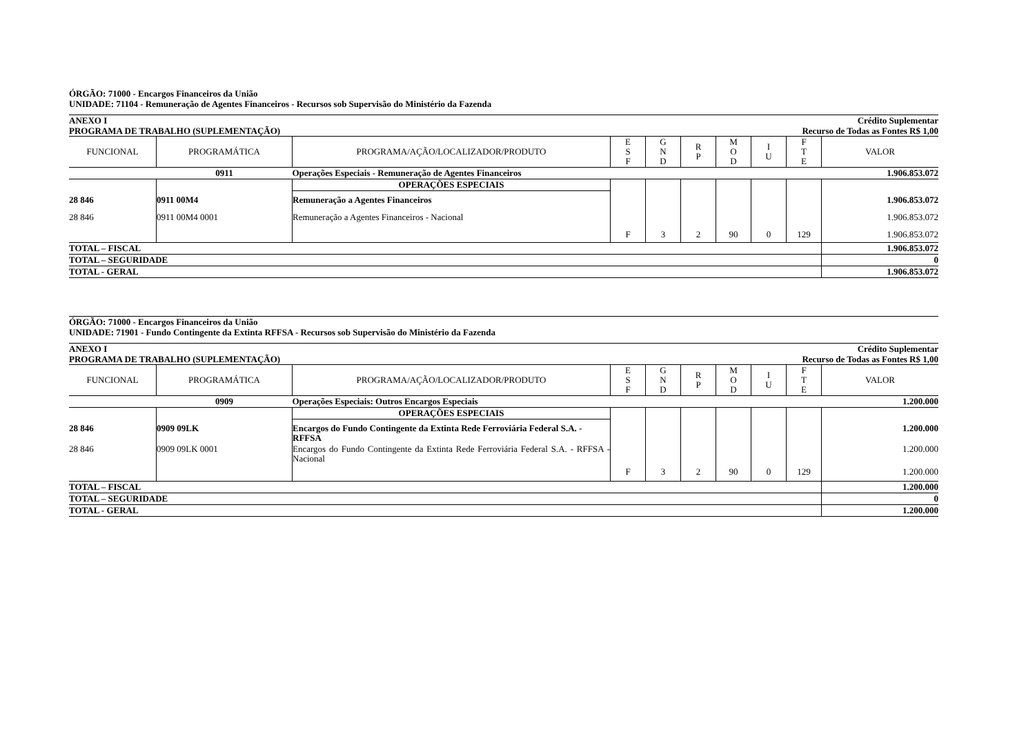ÓRGÃO: 71000 - Encargos Financeiros da União
UNIDADE: 71104 - Remuneração de Agentes Financeiros - Recursos sob Supervisão do Ministério da Fazenda
ANEXO I
PROGRAMA DE TRABALHO (SUPLEMENTAÇÃO) Crédito Suplementar
Recurso de Todas as Fontes R$ 1,00
| FUNCIONAL | PROGRAMÁTICA | PROGRAMA/AÇÃO/LOCALIZADOR/PRODUTO | E S F | G N D | R P | M O D | I U | F T E | VALOR |
| | 0911 | Operações Especiais - Remuneração de Agentes Financeiros | | | | | | | 1.906.853.072 |
| | | OPERAÇÕES ESPECIAIS | | | | | | | |
| 28 846 | 0911 00M4 | Remuneração a Agentes Financeiros | | | | | | | 1.906.853.072 |
| 28 846 | 0911 00M4 0001 | Remuneração a Agentes Financeiros - Nacional | | | | | | | 1.906.853.072 |
| | | | F | 3 | 2 | 90 | 0 | 129 | 1.906.853.072 |
| TOTAL – FISCAL | | | | | | | | | 1.906.853.072 |
| TOTAL – SEGURIDADE | | | | | | | | | 0 |
| TOTAL - GERAL | | | | | | | | | 1.906.853.072 |
ÓRGÃO: 71000 - Encargos Financeiros da União
UNIDADE: 71901 - Fundo Contingente da Extinta RFFSA - Recursos sob Supervisão do Ministério da Fazenda
ANEXO I
PROGRAMA DE TRABALHO (SUPLEMENTAÇÃO) Crédito Suplementar
Recurso de Todas as Fontes R$ 1,00
| FUNCIONAL | PROGRAMÁTICA | PROGRAMA/AÇÃO/LOCALIZADOR/PRODUTO | E S F | G N D | R P | M O D | I U | F T E | VALOR |
| | 0909 | Operações Especiais: Outros Encargos Especiais | | | | | | | 1.200.000 |
| | | OPERAÇÕES ESPECIAIS | | | | | | | |
| 28 846 | 0909 09LK | Encargos do Fundo Contingente da Extinta Rede Ferroviária Federal S.A. - RFFSA | | | | | | | 1.200.000 |
| 28 846 | 0909 09LK 0001 | Encargos do Fundo Contingente da Extinta Rede Ferroviária Federal S.A. - RFFSA - Nacional | | | | | | | 1.200.000 |
| | | | F | 3 | 2 | 90 | 0 | 129 | 1.200.000 |
| TOTAL – FISCAL | | | | | | | | | 1.200.000 |
| TOTAL – SEGURIDADE | | | | | | | | | 0 |
| TOTAL - GERAL | | | | | | | | | 1.200.000 |